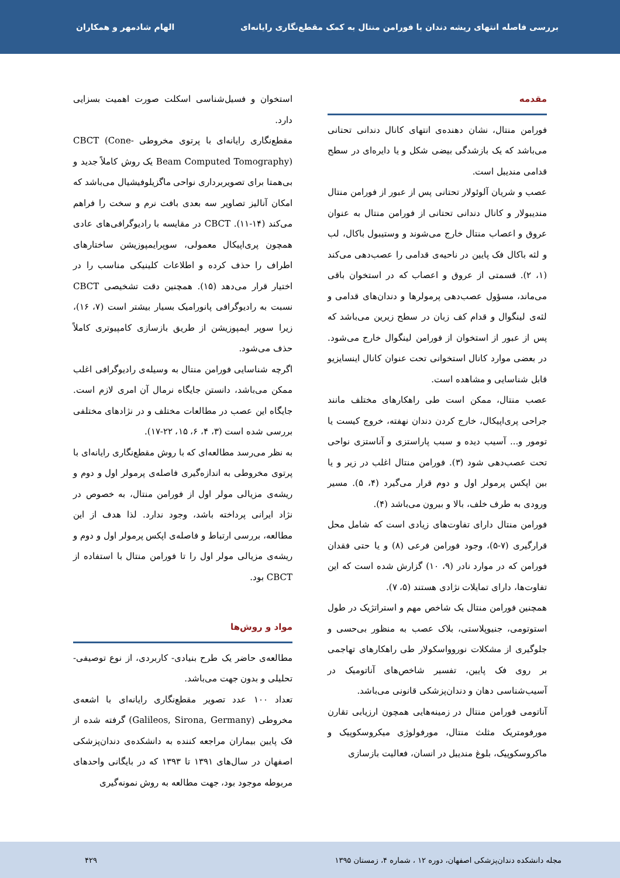بررسی فاصله انتهای ریشه دندان با فورامن منتال به کمک مقطع‌نگاری رایانه‌ای الهام شادمهر و همکاران
مقدمه
فورامن منتال، نشان دهنده‌ی انتهای کانال دندانی تحتانی می‌باشد که یک بازشدگی بیضی شکل و یا دایره‌ای در سطح قدامی مندیبل است.
عصب و شریان آلوئولار تحتانی پس از عبور از فورامن منتال مندیبولار و کانال دندانی تحتانی از فورامن منتال به عنوان عروق و اعصاب منتال خارج می‌شوند و وستیبول باکال، لب و لثه باکال فک پایین در ناحیه‌ی قدامی را عصب‌دهی می‌کند (۱، ۲). قسمتی از عروق و اعصاب که در استخوان باقی می‌ماند، مسؤول عصب‌دهی پرمولرها و دندان‌های قدامی و لثه‌ی لینگوال و قدام کف زبان در سطح زیرین می‌باشد که پس از عبور از استخوان از فورامن لینگوال خارج می‌شود. در بعضی موارد کانال استخوانی تحت عنوان کانال اینسایزیو قابل شناسایی و مشاهده است.
عصب منتال، ممکن است طی راهکارهای مختلف مانند جراحی پری‌اپیکال، خارج کردن دندان نهفته، خروج کیست یا تومور و... آسیب دیده و سبب پاراستزی و آناستزی نواحی تحت عصب‌دهی شود (۳). فورامن منتال اغلب در زیر و یا بین اپکس پرمولر اول و دوم قرار می‌گیرد (۴، ۵). مسیر ورودی به طرف خلف، بالا و بیرون می‌باشد (۴).
فورامن منتال دارای تفاوت‌های زیادی است که شامل محل قرارگیری (۷-۵)، وجود فورامن فرعی (۸) و یا حتی فقدان فورامن که در موارد نادر (۹، ۱۰) گزارش شده است که این تفاوت‌ها، دارای تمایلات نژادی هستند (۵، ۷).
همچنین فورامن منتال یک شاخص مهم و استراتژیک در طول استوتومی، جنیوپلاستی، بلاک عصب به منظور بی‌حسی و جلوگیری از مشکلات نوروواسکولار طی راهکارهای تهاجمی بر روی فک پایین، تفسیر شاخص‌های آناتومیک در آسیب‌شناسی دهان و دندان‌پزشکی قانونی می‌باشد.
آناتومی فورامن منتال در زمینه‌هایی همچون ارزیابی تقارن مورفومتریک مثلث منتال، مورفولوژی میکروسکوپیک و ماکروسکوپیک، بلوغ مندیبل در انسان، فعالیت بازسازی
استخوان و فسیل‌شناسی اسکلت صورت اهمیت بسزایی دارد.
مقطع‌نگاری رایانه‌ای با پرتوی مخروطی CBCT (Cone-Beam Computed Tomography) یک روش کاملاً جدید و بی‌همتا برای تصویربرداری نواحی ماگزیلوفیشیال می‌باشد که امکان آنالیز تصاویر سه بعدی بافت نرم و سخت را فراهم می‌کند (۱۴-۱۱). CBCT در مقایسه با رادیوگرافی‌های عادی همچون پری‌اپیکال معمولی، سوپرایمپوزیشن ساختارهای اطراف را حذف کرده و اطلاعات کلینیکی مناسب را در اختیار قرار می‌دهد (۱۵). همچنین دقت تشخیصی CBCT نسبت به رادیوگرافی پانورامیک بسیار بیشتر است (۷، ۱۶)، زیرا سوپر ایمپوزیشن از طریق بازسازی کامپیوتری کاملاً حذف می‌شود.
اگرچه شناسایی فورامن منتال به وسیله‌ی رادیوگرافی اغلب ممکن می‌باشد، دانستن جایگاه نرمال آن امری لازم است. جایگاه این عصب در مطالعات مختلف و در نژادهای مختلفی بررسی شده است (۳، ۴، ۶، ۱۵، ۲۲-۱۷).
به نظر می‌رسد مطالعه‌ای که با روش مقطع‌نگاری رایانه‌ای با پرتوی مخروطی به اندازه‌گیری فاصله‌ی پرمولر اول و دوم و ریشه‌ی مزیالی مولر اول از فورامن منتال، به خصوص در نژاد ایرانی پرداخته باشد، وجود ندارد. لذا هدف از این مطالعه، بررسی ارتباط و فاصله‌ی اپکس پرمولر اول و دوم و ریشه‌ی مزیالی مولر اول را تا فورامن منتال با استفاده از CBCT بود.
مواد و روش‌ها
مطالعه‌ی حاضر یک طرح بنیادی- کاربردی، از نوع توصیفی- تحلیلی و بدون جهت می‌باشد.
تعداد ۱۰۰ عدد تصویر مقطع‌نگاری رایانه‌ای با اشعه‌ی مخروطی (Galileos, Sirona, Germany) گرفته شده از فک پایین بیماران مراجعه کننده به دانشکده‌ی دندان‌پزشکی اصفهان در سال‌های ۱۳۹۱ تا ۱۳۹۳ که در بایگانی واحدهای مربوطه موجود بود، جهت مطالعه به روش نمونه‌گیری
مجله دانشکده دندان‌پزشکی اصفهان، دوره ۱۲ ، شماره ۴، زمستان ۱۳۹۵ ۴۲۹